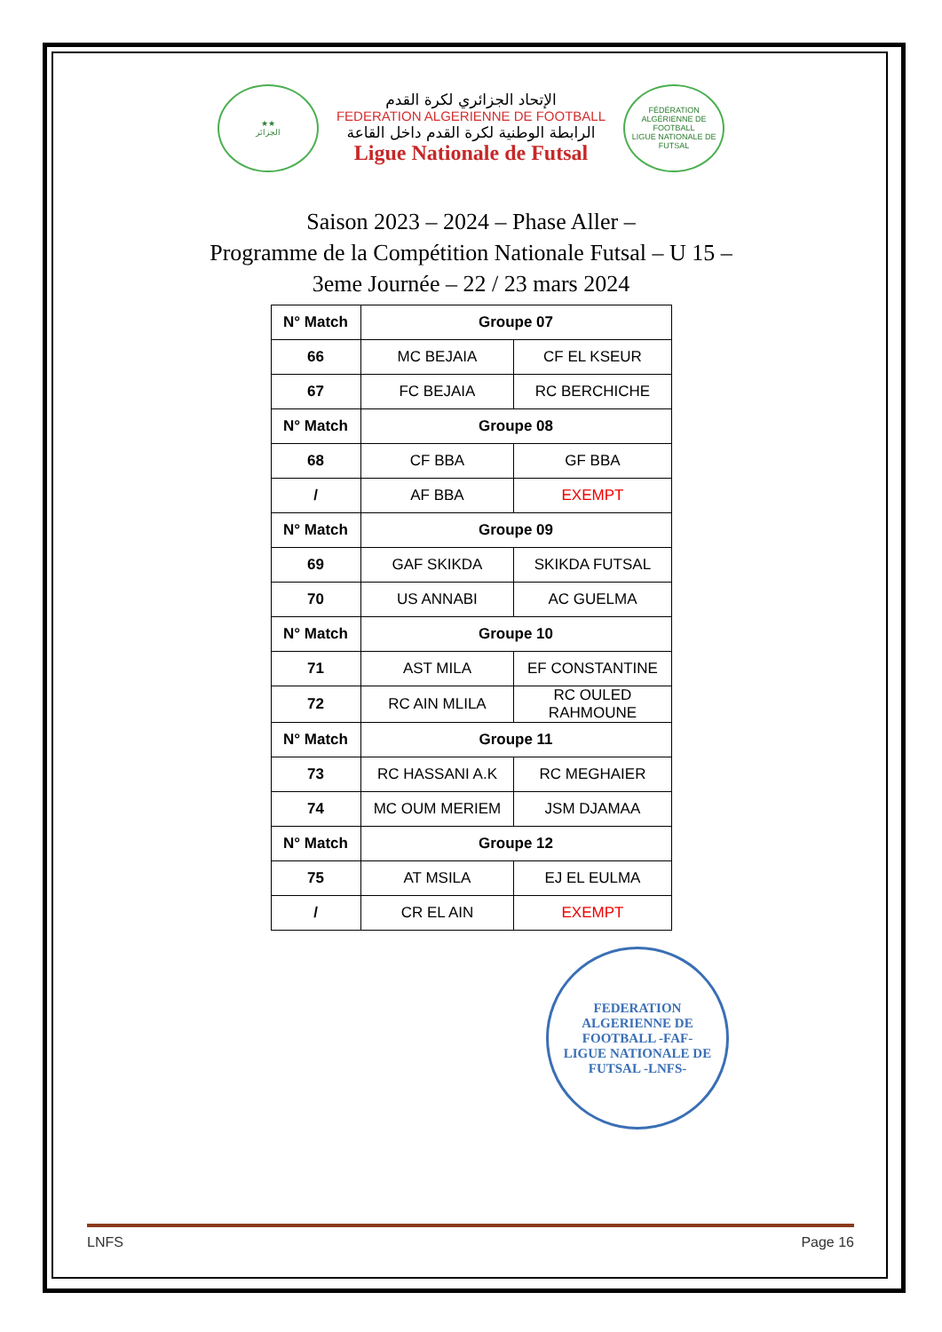★★
الجزائر
الإتحاد الجزائري لكرة القدم
FEDERATION ALGERIENNE DE FOOTBALL
الرابطة الوطنية لكرة القدم داخل القاعة
Ligue Nationale de Futsal
FÉDÉRATION ALGÉRIENNE DE FOOTBALL
LIGUE NATIONALE DE FUTSAL
Saison 2023 – 2024 – Phase Aller –
Programme de la Compétition Nationale Futsal – U 15 –
3eme Journée – 22 / 23 mars 2024
| N° Match | Groupe 07 | |
| --- | --- | --- |
| 66 | MC BEJAIA | CF EL KSEUR |
| 67 | FC BEJAIA | RC BERCHICHE |
| N° Match | Groupe 08 | |
| 68 | CF BBA | GF BBA |
| / | AF BBA | EXEMPT |
| N° Match | Groupe 09 | |
| 69 | GAF SKIKDA | SKIKDA FUTSAL |
| 70 | US ANNABI | AC GUELMA |
| N° Match | Groupe 10 | |
| 71 | AST MILA | EF CONSTANTINE |
| 72 | RC AIN MLILA | RC OULED RAHMOUNE |
| N° Match | Groupe 11 | |
| 73 | RC HASSANI A.K | RC MEGHAIER |
| 74 | MC OUM MERIEM | JSM DJAMAA |
| N° Match | Groupe 12 | |
| 75 | AT MSILA | EJ EL EULMA |
| / | CR EL AIN | EXEMPT |
FEDERATION ALGERIENNE DE FOOTBALL -FAF-
LIGUE NATIONALE DE FUTSAL -LNFS-
LNFS Page 16